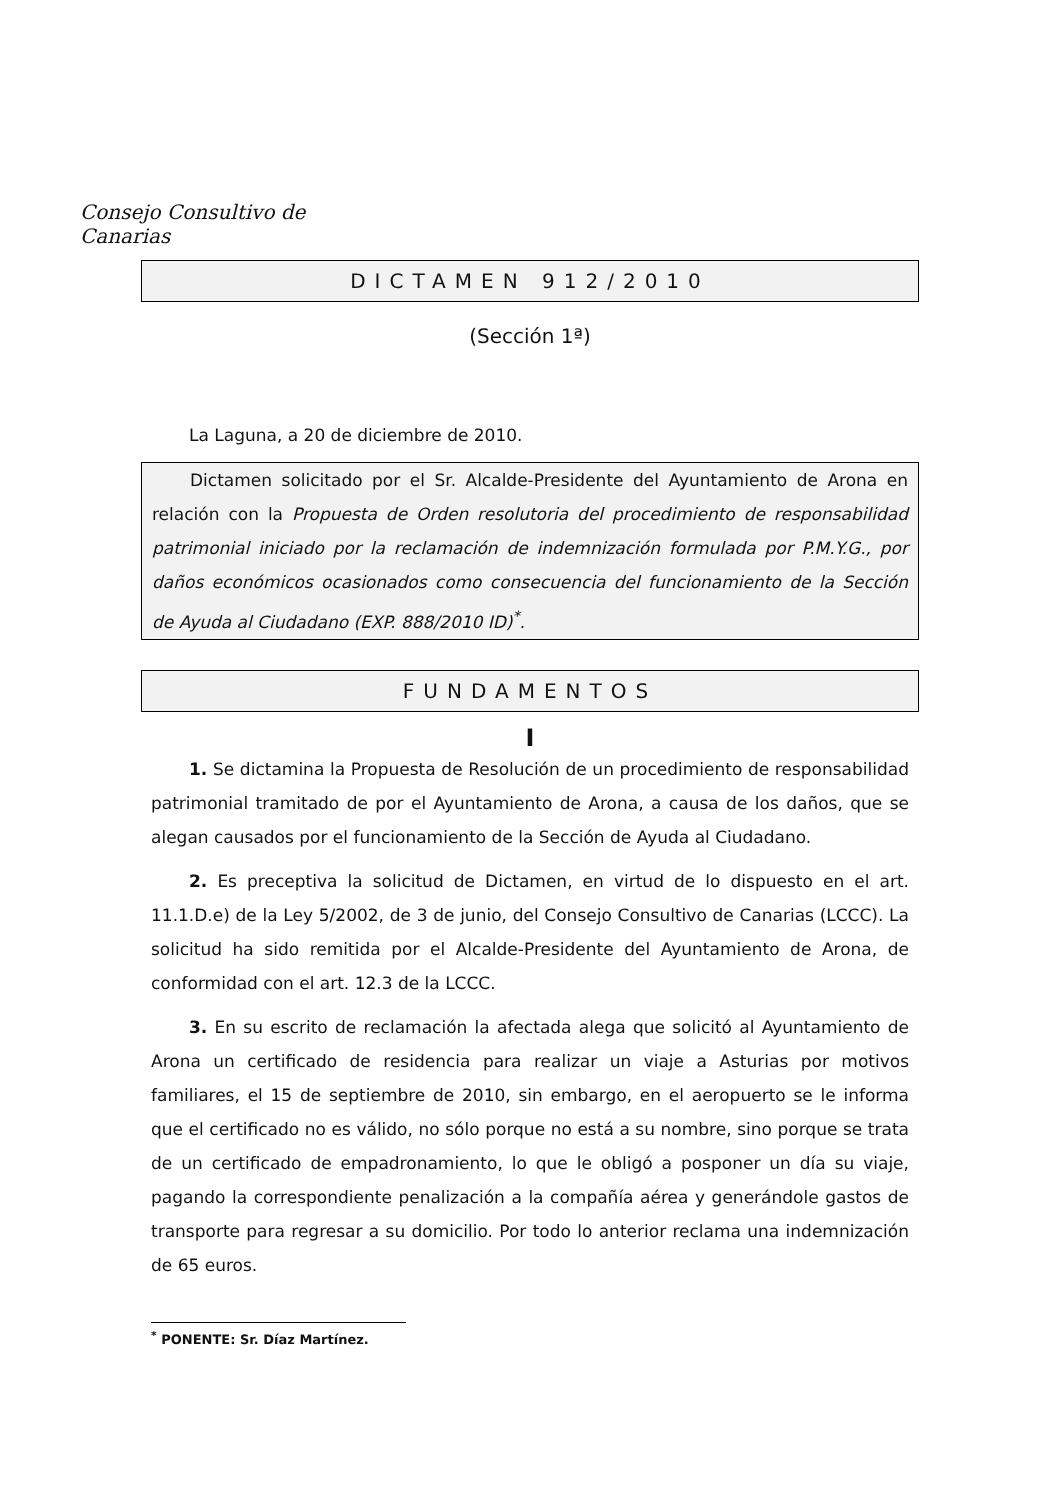Consejo Consultivo de Canarias
DICTAMEN 912/2010
(Sección 1ª)
La Laguna, a 20 de diciembre de 2010.
Dictamen solicitado por el Sr. Alcalde-Presidente del Ayuntamiento de Arona en relación con la Propuesta de Orden resolutoria del procedimiento de responsabilidad patrimonial iniciado por la reclamación de indemnización formulada por P.M.Y.G., por daños económicos ocasionados como consecuencia del funcionamiento de la Sección de Ayuda al Ciudadano (EXP. 888/2010 ID)<sup>*</sup>.
FUNDAMENTOS
I
1. Se dictamina la Propuesta de Resolución de un procedimiento de responsabilidad patrimonial tramitado de por el Ayuntamiento de Arona, a causa de los daños, que se alegan causados por el funcionamiento de la Sección de Ayuda al Ciudadano.
2. Es preceptiva la solicitud de Dictamen, en virtud de lo dispuesto en el art. 11.1.D.e) de la Ley 5/2002, de 3 de junio, del Consejo Consultivo de Canarias (LCCC). La solicitud ha sido remitida por el Alcalde-Presidente del Ayuntamiento de Arona, de conformidad con el art. 12.3 de la LCCC.
3. En su escrito de reclamación la afectada alega que solicitó al Ayuntamiento de Arona un certificado de residencia para realizar un viaje a Asturias por motivos familiares, el 15 de septiembre de 2010, sin embargo, en el aeropuerto se le informa que el certificado no es válido, no sólo porque no está a su nombre, sino porque se trata de un certificado de empadronamiento, lo que le obligó a posponer un día su viaje, pagando la correspondiente penalización a la compañía aérea y generándole gastos de transporte para regresar a su domicilio. Por todo lo anterior reclama una indemnización de 65 euros.
<sup>*</sup> PONENTE: Sr. Díaz Martínez.